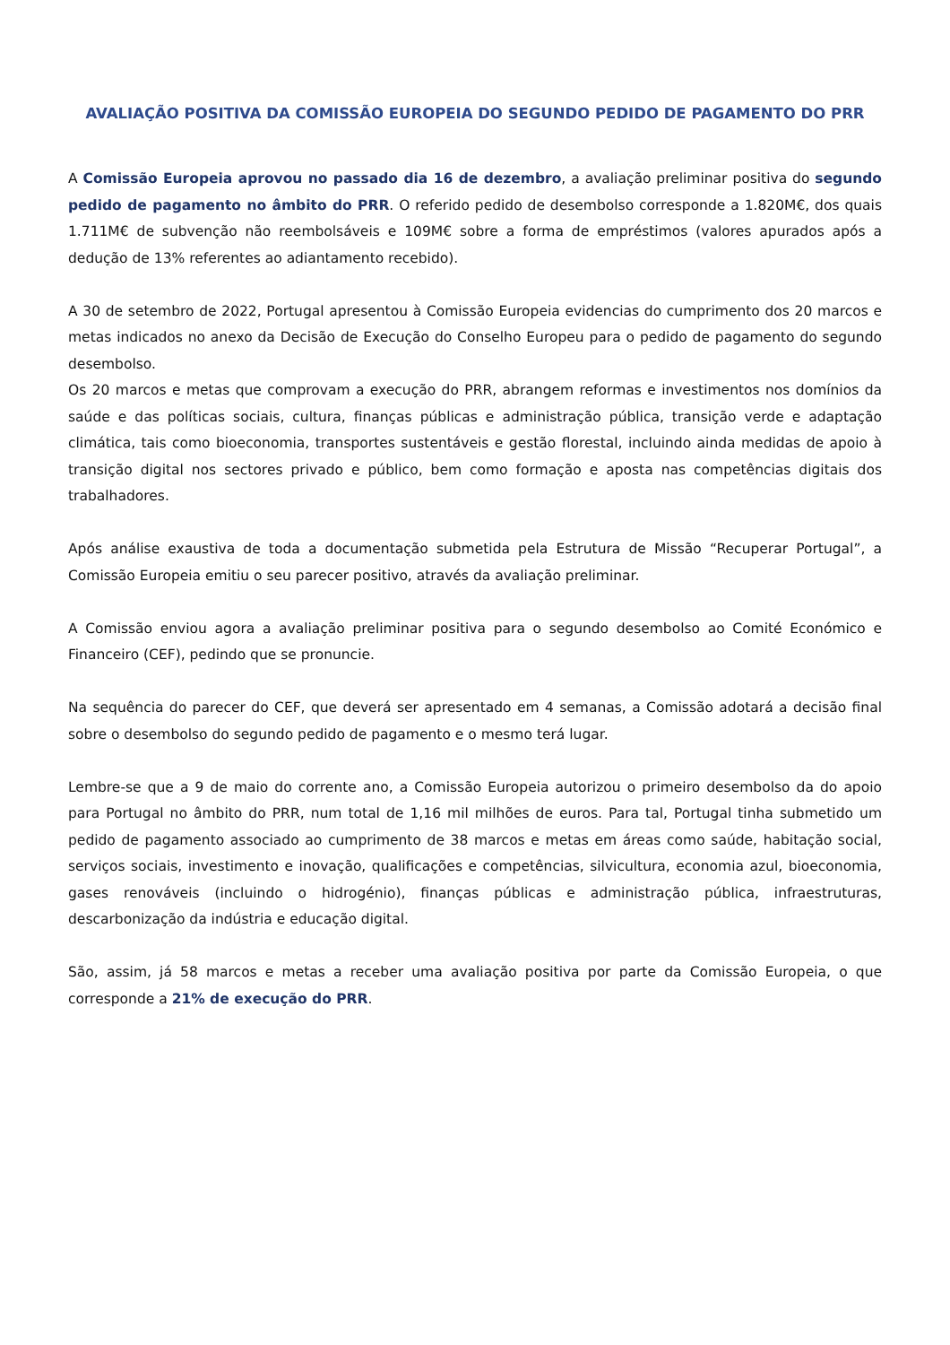AVALIAÇÃO POSITIVA DA COMISSÃO EUROPEIA DO SEGUNDO PEDIDO DE PAGAMENTO DO PRR
A Comissão Europeia aprovou no passado dia 16 de dezembro, a avaliação preliminar positiva do segundo pedido de pagamento no âmbito do PRR. O referido pedido de desembolso corresponde a 1.820M€, dos quais 1.711M€ de subvenção não reembolsáveis e 109M€ sobre a forma de empréstimos (valores apurados após a dedução de 13% referentes ao adiantamento recebido).
A 30 de setembro de 2022, Portugal apresentou à Comissão Europeia evidencias do cumprimento dos 20 marcos e metas indicados no anexo da Decisão de Execução do Conselho Europeu para o pedido de pagamento do segundo desembolso.
Os 20 marcos e metas que comprovam a execução do PRR, abrangem reformas e investimentos nos domínios da saúde e das políticas sociais, cultura, finanças públicas e administração pública, transição verde e adaptação climática, tais como bioeconomia, transportes sustentáveis e gestão florestal, incluindo ainda medidas de apoio à transição digital nos sectores privado e público, bem como formação e aposta nas competências digitais dos trabalhadores.
Após análise exaustiva de toda a documentação submetida pela Estrutura de Missão “Recuperar Portugal”, a Comissão Europeia emitiu o seu parecer positivo, através da avaliação preliminar.
A Comissão enviou agora a avaliação preliminar positiva para o segundo desembolso ao Comité Económico e Financeiro (CEF), pedindo que se pronuncie.
Na sequência do parecer do CEF, que deverá ser apresentado em 4 semanas, a Comissão adotará a decisão final sobre o desembolso do segundo pedido de pagamento e o mesmo terá lugar.
Lembre-se que a 9 de maio do corrente ano, a Comissão Europeia autorizou o primeiro desembolso da do apoio para Portugal no âmbito do PRR, num total de 1,16 mil milhões de euros. Para tal, Portugal tinha submetido um pedido de pagamento associado ao cumprimento de 38 marcos e metas em áreas como saúde, habitação social, serviços sociais, investimento e inovação, qualificações e competências, silvicultura, economia azul, bioeconomia, gases renováveis (incluindo o hidrogénio), finanças públicas e administração pública, infraestruturas, descarbonização da indústria e educação digital.
São, assim, já 58 marcos e metas a receber uma avaliação positiva por parte da Comissão Europeia, o que corresponde a 21% de execução do PRR.